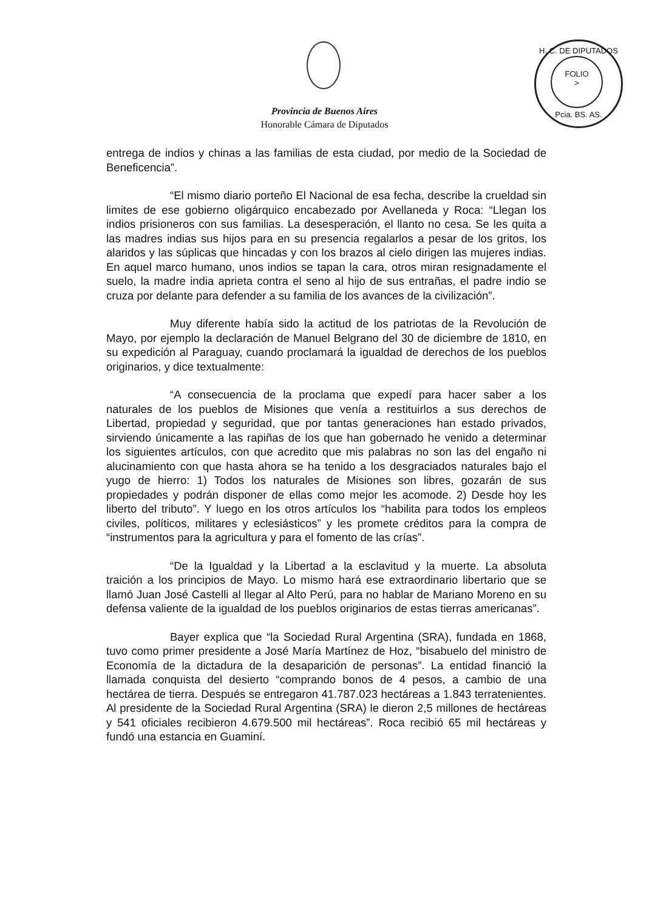H. C. DE DIPUTADOS
FOLIO
>
Pcia. BS. AS.
Provincia de Buenos Aires
Honorable Cámara de Diputados
entrega de indios y chinas a las familias de esta ciudad, por medio de la Sociedad de Beneficencia”.
“El mismo diario porteño El Nacional de esa fecha, describe la crueldad sin limites de ese gobierno oligárquico encabezado por Avellaneda y Roca: “Llegan los indios prisioneros con sus familias. La desesperación, el llanto no cesa. Se les quita a las madres indias sus hijos para en su presencia regalarlos a pesar de los gritos, los alaridos y las súplicas que hincadas y con los brazos al cielo dirigen las mujeres indias. En aquel marco humano, unos indios se tapan la cara, otros miran resignadamente el suelo, la madre india aprieta contra el seno al hijo de sus entrañas, el padre indio se cruza por delante para defender a su familia de los avances de la civilización”.
Muy diferente había sido la actitud de los patriotas de la Revolución de Mayo, por ejemplo la declaración de Manuel Belgrano del 30 de diciembre de 1810, en su expedición al Paraguay, cuando proclamará la igualdad de derechos de los pueblos originarios, y dice textualmente:
“A consecuencia de la proclama que expedí para hacer saber a los naturales de los pueblos de Misiones que venía a restituirlos a sus derechos de Libertad, propiedad y seguridad, que por tantas generaciones han estado privados, sirviendo únicamente a las rapiñas de los que han gobernado he venido a determinar los siguientes artículos, con que acredito que mis palabras no son las del engaño ni alucinamiento con que hasta ahora se ha tenido a los desgraciados naturales bajo el yugo de hierro: 1) Todos los naturales de Misiones son libres, gozarán de sus propiedades y podrán disponer de ellas como mejor les acomode. 2) Desde hoy les liberto del tributo”. Y luego en los otros artículos los “habilita para todos los empleos civiles, políticos, militares y eclesiásticos” y les promete créditos para la compra de “instrumentos para la agricultura y para el fomento de las crías”.
“De la Igualdad y la Libertad a la esclavitud y la muerte. La absoluta traición a los principios de Mayo. Lo mismo hará ese extraordinario libertario que se llamó Juan José Castelli al llegar al Alto Perú, para no hablar de Mariano Moreno en su defensa valiente de la igualdad de los pueblos originarios de estas tierras americanas”.
Bayer explica que “la Sociedad Rural Argentina (SRA), fundada en 1868, tuvo como primer presidente a José María Martínez de Hoz, “bisabuelo del ministro de Economía de la dictadura de la desaparición de personas”. La entidad financió la llamada conquista del desierto “comprando bonos de 4 pesos, a cambio de una hectárea de tierra. Después se entregaron 41.787.023 hectáreas a 1.843 terratenientes. Al presidente de la Sociedad Rural Argentina (SRA) le dieron 2,5 millones de hectáreas y 541 oficiales recibieron 4.679.500 mil hectáreas”. Roca recibió 65 mil hectáreas y fundó una estancia en Guaminí.